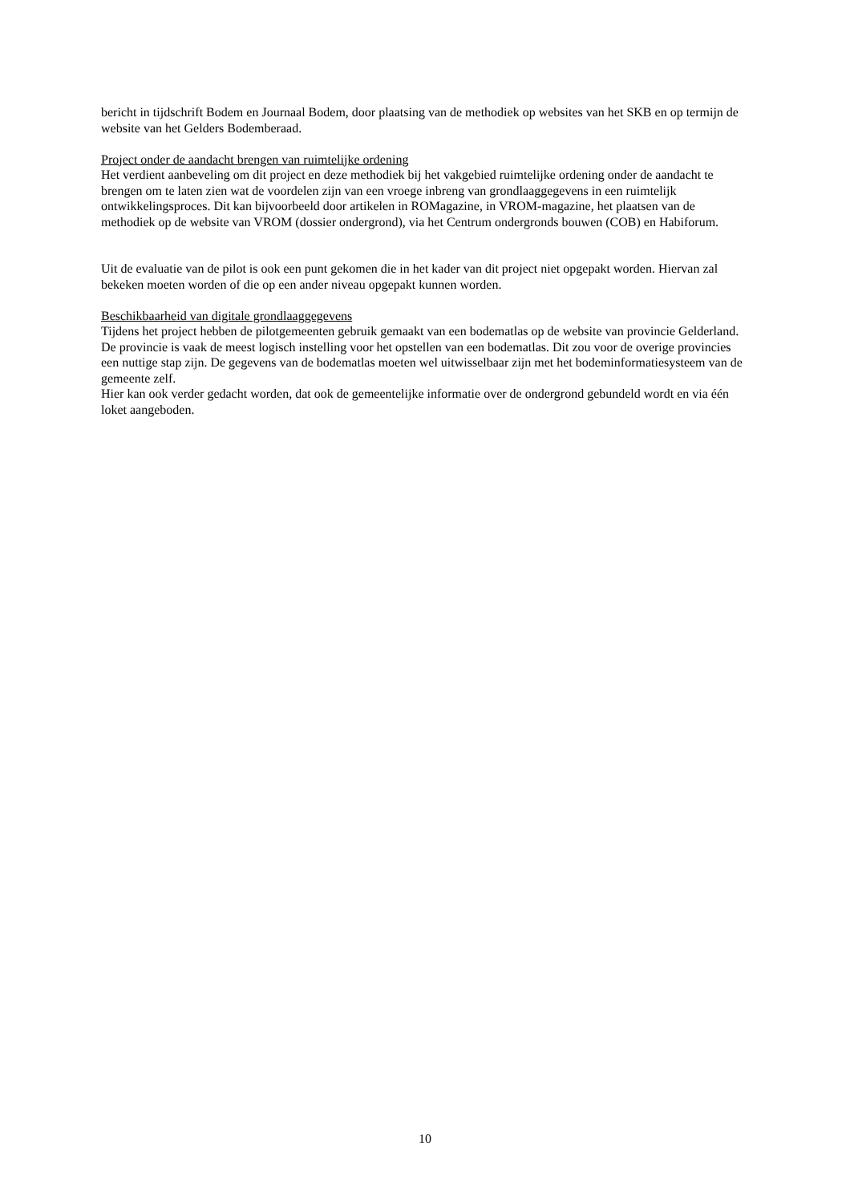bericht in tijdschrift Bodem en Journaal Bodem, door plaatsing van de methodiek op websites van het SKB en op termijn de website van het Gelders Bodemberaad.
Project onder de aandacht brengen van ruimtelijke ordening
Het verdient aanbeveling om dit project en deze methodiek bij het vakgebied ruimtelijke ordening onder de aandacht te brengen om te laten zien wat de voordelen zijn van een vroege inbreng van grondlaaggegevens in een ruimtelijk ontwikkelingsproces. Dit kan bijvoorbeeld door artikelen in ROMagazine, in VROM-magazine, het plaatsen van de methodiek op de website van VROM (dossier ondergrond), via het Centrum ondergronds bouwen (COB) en Habiforum.
Uit de evaluatie van de pilot is ook een punt gekomen die in het kader van dit project niet opgepakt worden. Hiervan zal bekeken moeten worden of die op een ander niveau opgepakt kunnen worden.
Beschikbaarheid van digitale grondlaaggegevens
Tijdens het project hebben de pilotgemeenten gebruik gemaakt van een bodematlas op de website van provincie Gelderland. De provincie is vaak de meest logisch instelling voor het opstellen van een bodematlas. Dit zou voor de overige provincies een nuttige stap zijn. De gegevens van de bodematlas moeten wel uitwisselbaar zijn met het bodeminformatiesysteem van de gemeente zelf.
Hier kan ook verder gedacht worden, dat ook de gemeentelijke informatie over de ondergrond gebundeld wordt en via één loket aangeboden.
10